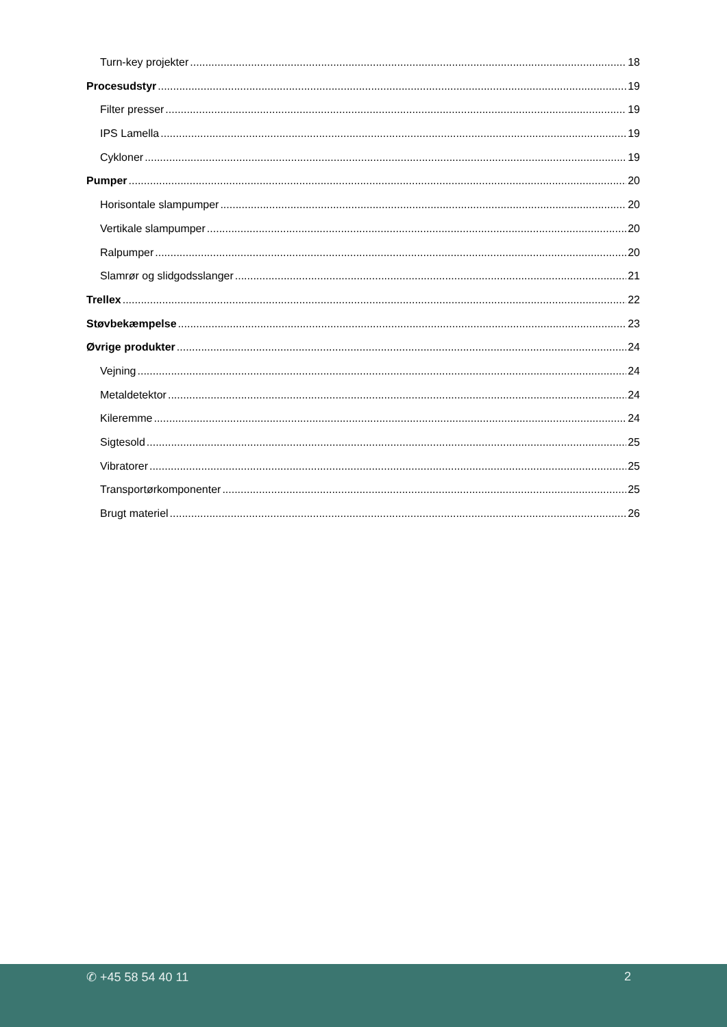Turn-key projekter 18
Procesudstyr 19
Filter presser 19
IPS Lamella 19
Cykloner 19
Pumper 20
Horisontale slampumper 20
Vertikale slampumper 20
Ralpumper 20
Slamrør og slidgodsslanger 21
Trellex 22
Støvbekæmpelse 23
Øvrige produkter 24
Vejning 24
Metaldetektor 24
Kileremme 24
Sigtesold 25
Vibratorer 25
Transportørkomponenter 25
Brugt materiel 26
✆ +45 58 54 40 11 2